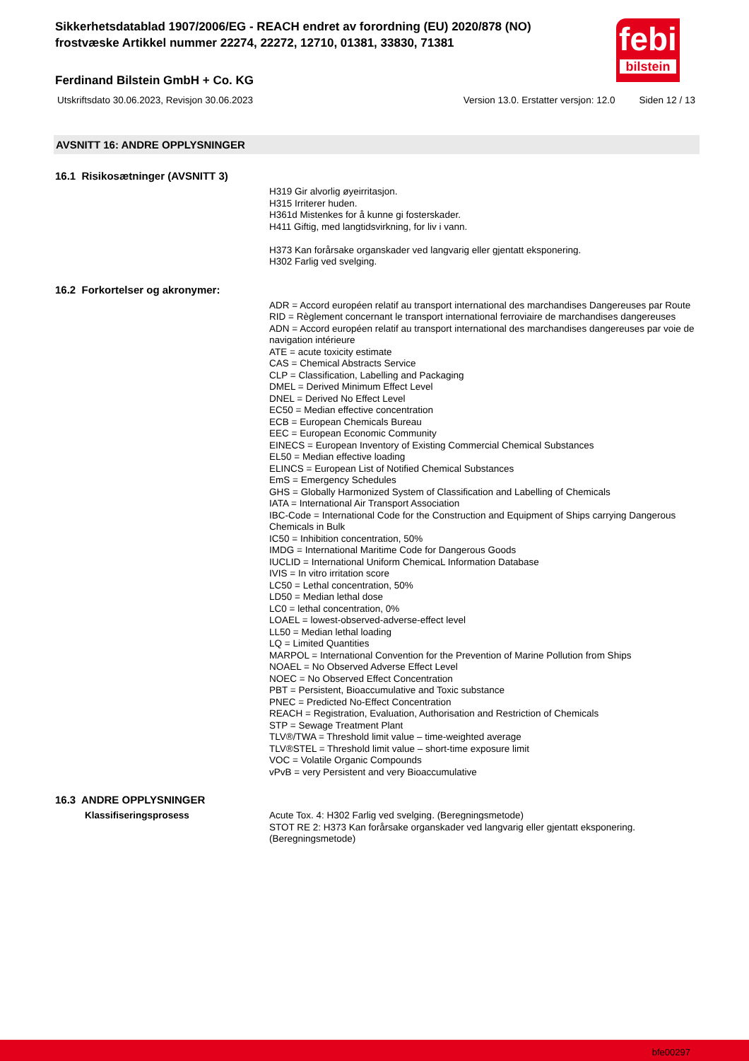febi
bilstein
Sikkerhetsdatablad 1907/2006/EG - REACH endret av forordning (EU) 2020/878 (NO)
frostvæske Artikkel nummer 22274, 22272, 12710, 01381, 33830, 71381
Ferdinand Bilstein GmbH + Co. KG
Utskriftsdato 30.06.2023, Revisjon 30.06.2023 Version 13.0. Erstatter versjon: 12.0 Siden 12 / 13
AVSNITT 16: ANDRE OPPLYSNINGER
16.1 Risikosætninger (AVSNITT 3)
H319 Gir alvorlig øyeirritasjon.
H315 Irriterer huden.
H361d Mistenkes for å kunne gi fosterskader.
H411 Giftig, med langtidsvirkning, for liv i vann.
H373 Kan forårsake organskader ved langvarig eller gjentatt eksponering.
H302 Farlig ved svelging.
16.2 Forkortelser og akronymer:
ADR = Accord européen relatif au transport international des marchandises Dangereuses par Route
RID = Règlement concernant le transport international ferroviaire de marchandises dangereuses
ADN = Accord européen relatif au transport international des marchandises dangereuses par voie de navigation intérieure
ATE = acute toxicity estimate
CAS = Chemical Abstracts Service
CLP = Classification, Labelling and Packaging
DMEL = Derived Minimum Effect Level
DNEL = Derived No Effect Level
EC50 = Median effective concentration
ECB = European Chemicals Bureau
EEC = European Economic Community
EINECS = European Inventory of Existing Commercial Chemical Substances
EL50 = Median effective loading
ELINCS = European List of Notified Chemical Substances
EmS = Emergency Schedules
GHS = Globally Harmonized System of Classification and Labelling of Chemicals
IATA = International Air Transport Association
IBC-Code = International Code for the Construction and Equipment of Ships carrying Dangerous Chemicals in Bulk
IC50 = Inhibition concentration, 50%
IMDG = International Maritime Code for Dangerous Goods
IUCLID = International Uniform ChemicaL Information Database
IVIS = In vitro irritation score
LC50 = Lethal concentration, 50%
LD50 = Median lethal dose
LC0 = lethal concentration, 0%
LOAEL = lowest-observed-adverse-effect level
LL50 = Median lethal loading
LQ = Limited Quantities
MARPOL = International Convention for the Prevention of Marine Pollution from Ships
NOAEL = No Observed Adverse Effect Level
NOEC = No Observed Effect Concentration
PBT = Persistent, Bioaccumulative and Toxic substance
PNEC = Predicted No-Effect Concentration
REACH = Registration, Evaluation, Authorisation and Restriction of Chemicals
STP = Sewage Treatment Plant
TLV®/TWA = Threshold limit value – time-weighted average
TLV®STEL = Threshold limit value – short-time exposure limit
VOC = Volatile Organic Compounds
vPvB = very Persistent and very Bioaccumulative
16.3 ANDRE OPPLYSNINGER
Klassifiseringsprosess Acute Tox. 4: H302 Farlig ved svelging. (Beregningsmetode)
STOT RE 2: H373 Kan forårsake organskader ved langvarig eller gjentatt eksponering. (Beregningsmetode)
bfe00297